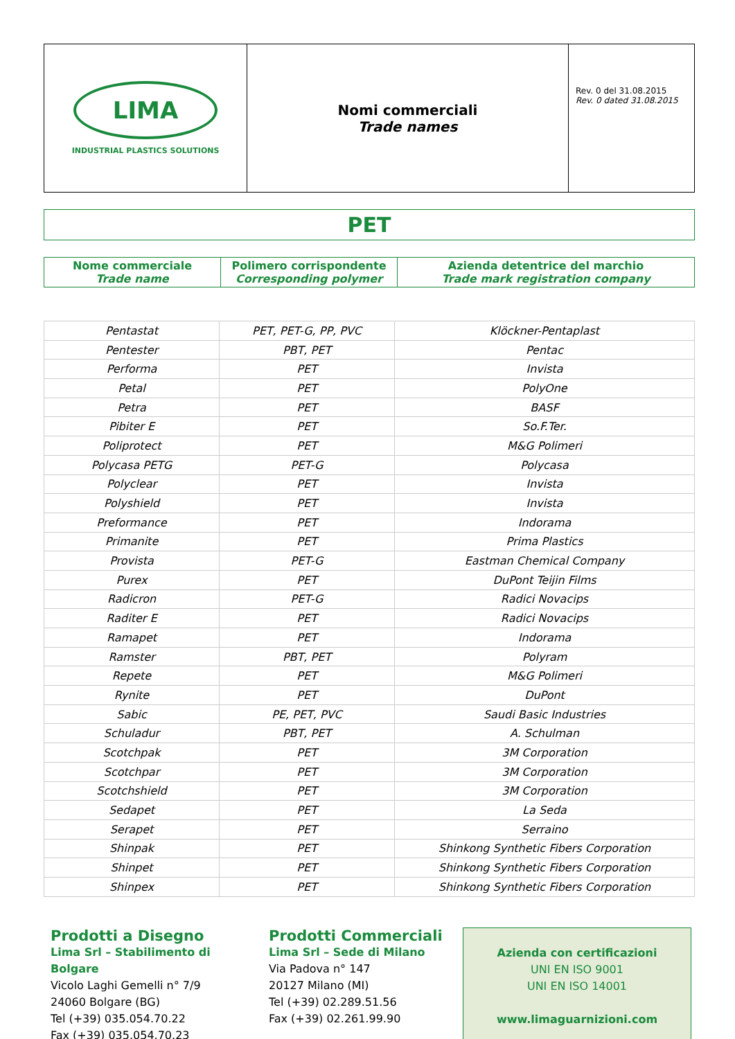| LIMA INDUSTRIAL PLASTICS SOLUTIONS | Nomi commerciali Trade names | Rev. 0 del 31.08.2015 Rev. 0 dated 31.08.2015 |
PET
| Nome commerciale Trade name | Polimero corrispondente Corresponding polymer | Azienda detentrice del marchio Trade mark registration company |
| Pentastat | PET, PET-G, PP, PVC | Klöckner-Pentaplast |
| Pentester | PBT, PET | Pentac |
| Performa | PET | Invista |
| Petal | PET | PolyOne |
| Petra | PET | BASF |
| Pibiter E | PET | So.F.Ter. |
| Poliprotect | PET | M&G Polimeri |
| Polycasa PETG | PET-G | Polycasa |
| Polyclear | PET | Invista |
| Polyshield | PET | Invista |
| Preformance | PET | Indorama |
| Primanite | PET | Prima Plastics |
| Provista | PET-G | Eastman Chemical Company |
| Purex | PET | DuPont Teijin Films |
| Radicron | PET-G | Radici Novacips |
| Raditer E | PET | Radici Novacips |
| Ramapet | PET | Indorama |
| Ramster | PBT, PET | Polyram |
| Repete | PET | M&G Polimeri |
| Rynite | PET | DuPont |
| Sabic | PE, PET, PVC | Saudi Basic Industries |
| Schuladur | PBT, PET | A. Schulman |
| Scotchpak | PET | 3M Corporation |
| Scotchpar | PET | 3M Corporation |
| Scotchshield | PET | 3M Corporation |
| Sedapet | PET | La Seda |
| Serapet | PET | Serraino |
| Shinpak | PET | Shinkong Synthetic Fibers Corporation |
| Shinpet | PET | Shinkong Synthetic Fibers Corporation |
| Shinpex | PET | Shinkong Synthetic Fibers Corporation |
Prodotti a Disegno
Lima Srl – Stabilimento di Bolgare
Vicolo Laghi Gemelli n° 7/9
24060 Bolgare (BG)
Tel (+39) 035.054.70.22
Fax (+39) 035.054.70.23
Prodotti Commerciali
Lima Srl – Sede di Milano
Via Padova n° 147
20127 Milano (MI)
Tel (+39) 02.289.51.56
Fax (+39) 02.261.99.90
Azienda con certificazioni
UNI EN ISO 9001
UNI EN ISO 14001
www.limaguarnizioni.com